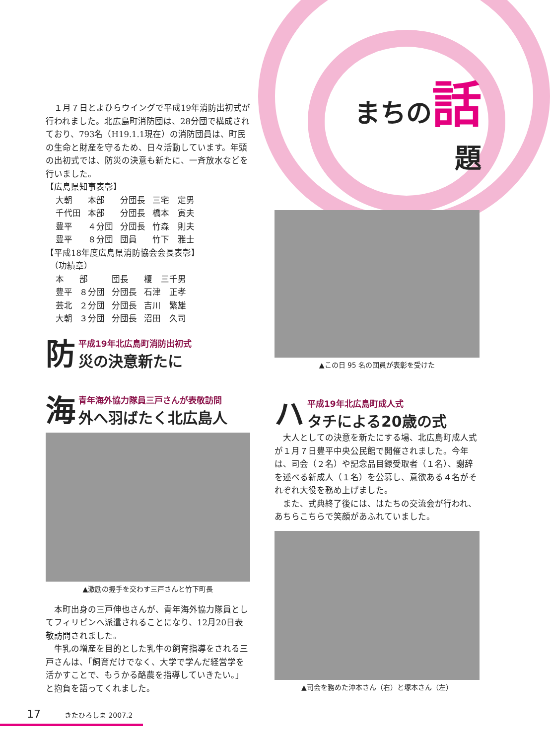まちの 話
題
　１月７日とよひらウイングで平成19年消防出初式が行われました。北広島町消防団は、28分団で構成されており、793名（H19.1.1現在）の消防団員は、町民の生命と財産を守るため、日々活動しています。年頭の出初式では、防災の決意も新たに、一斉放水などを行いました。
【広島県知事表彰】
| 大朝 | 本部 | 分団長 | 三宅 定男 |
| 千代田 | 本部 | 分団長 | 橋本 寅夫 |
| 豊平 | ４分団 | 分団長 | 竹森 則夫 |
| 豊平 | ８分団 | 団員 | 竹下 雅士 |
【平成18年度広島県消防協会会長表彰】
　（功績章）
| 本 | 部 | 団長 | 榎 三千男 |
| 豊平 | ８分団 | 分団長 | 石津 正孝 |
| 芸北 | ２分団 | 分団長 | 吉川 繁雄 |
| 大朝 | ３分団 | 分団長 | 沼田 久司 |
防
平成19年北広島町消防出初式
災の決意新たに
海
青年海外協力隊員三戸さんが表敬訪問
外へ羽ばたく北広島人
▲激励の握手を交わす三戸さんと竹下町長
　本町出身の三戸伸也さんが、青年海外協力隊員としてフィリピンへ派遣されることになり、12月20日表敬訪問されました。
　牛乳の増産を目的とした乳牛の飼育指導をされる三戸さんは、「飼育だけでなく、大学で学んだ経営学を活かすことで、もうかる酪農を指導していきたい。」と抱負を語ってくれました。
▲この日 95 名の団員が表彰を受けた
ハ
平成19年北広島町成人式
タチによる20歳の式
　大人としての決意を新たにする場、北広島町成人式が１月７日豊平中央公民館で開催されました。今年は、司会（２名）や記念品目録受取者（１名）、謝辞を述べる新成人（１名）を公募し、意欲ある４名がそれぞれ大役を務め上げました。
　また、式典終了後には、はたちの交流会が行われ、あちらこちらで笑顔があふれていました。
▲司会を務めた沖本さん（右）と塚本さん（左）
17　　　きたひろしま 2007.2